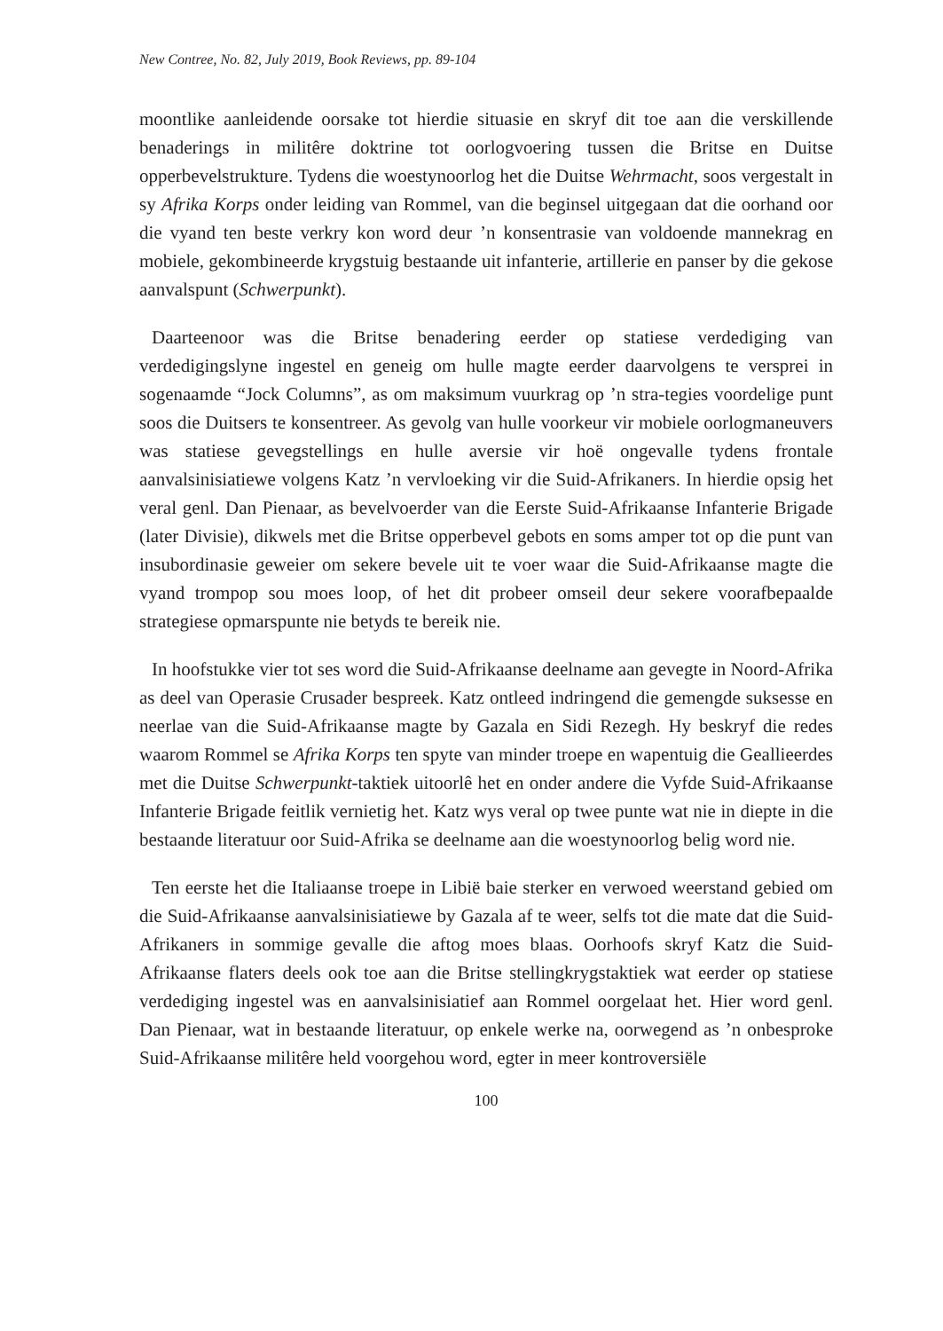New Contree, No. 82, July 2019, Book Reviews, pp. 89-104
moontlike aanleidende oorsake tot hierdie situasie en skryf dit toe aan die verskillende benaderings in militêre doktrine tot oorlogvoering tussen die Britse en Duitse opperbevelstrukture. Tydens die woestynoorlog het die Duitse Wehrmacht, soos vergestalt in sy Afrika Korps onder leiding van Rommel, van die beginsel uitgegaan dat die oorhand oor die vyand ten beste verkry kon word deur ’n konsentrasie van voldoende mannekrag en mobiele, gekombineerde krygstuig bestaande uit infanterie, artillerie en panser by die gekose aanvalspunt (Schwerpunkt).
Daarteenoor was die Britse benadering eerder op statiese verdediging van verdedigingslyne ingestel en geneig om hulle magte eerder daarvolgens te versprei in sogenaamde “Jock Columns”, as om maksimum vuurkrag op ’n stra-tegies voordelige punt soos die Duitsers te konsentreer. As gevolg van hulle voorkeur vir mobiele oorlogmaneuvers was statiese gevegstellings en hulle aversie vir hoë ongevalle tydens frontale aanvalsinisiatiewe volgens Katz ’n vervloeking vir die Suid-Afrikaners. In hierdie opsig het veral genl. Dan Pienaar, as bevelvoerder van die Eerste Suid-Afrikaanse Infanterie Brigade (later Divisie), dikwels met die Britse opperbevel gebots en soms amper tot op die punt van insubordinasie geweier om sekere bevele uit te voer waar die Suid-Afrikaanse magte die vyand trompop sou moes loop, of het dit probeer omseil deur sekere voorafbepaalde strategiese opmarspunte nie betyds te bereik nie.
In hoofstukke vier tot ses word die Suid-Afrikaanse deelname aan gevegte in Noord-Afrika as deel van Operasie Crusader bespreek. Katz ontleed indringend die gemengde suksesse en neerlae van die Suid-Afrikaanse magte by Gazala en Sidi Rezegh. Hy beskryf die redes waarom Rommel se Afrika Korps ten spyte van minder troepe en wapentuig die Geallieerdes met die Duitse Schwerpunkt-taktiek uitoorlê het en onder andere die Vyfde Suid-Afrikaanse Infanterie Brigade feitlik vernietig het. Katz wys veral op twee punte wat nie in diepte in die bestaande literatuur oor Suid-Afrika se deelname aan die woestynoorlog belig word nie.
Ten eerste het die Italiaanse troepe in Libië baie sterker en verwoed weerstand gebied om die Suid-Afrikaanse aanvalsinisiatiewe by Gazala af te weer, selfs tot die mate dat die Suid-Afrikaners in sommige gevalle die aftog moes blaas. Oorhoofs skryf Katz die Suid-Afrikaanse flaters deels ook toe aan die Britse stellingkrygstaktiek wat eerder op statiese verdediging ingestel was en aanvalsinisiatief aan Rommel oorgelaat het. Hier word genl. Dan Pienaar, wat in bestaande literatuur, op enkele werke na, oorwegend as ’n onbesproke Suid-Afrikaanse militêre held voorgehou word, egter in meer kontroversiële
100